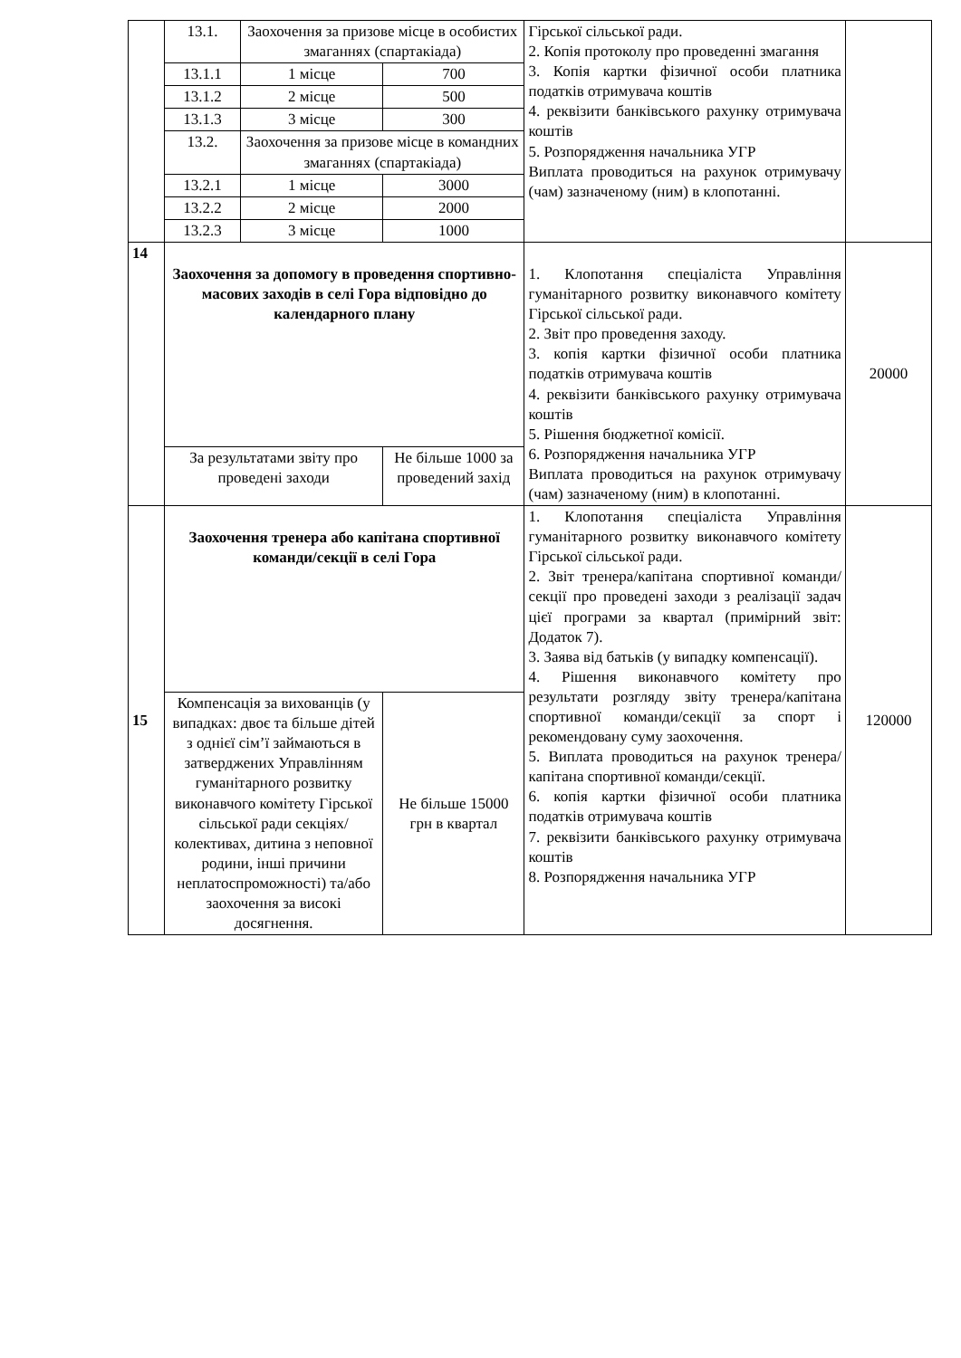| | 13.1. | Заохочення за призове місце в особистих змаганнях (спартакіада) | | Гірської сільської ради. 2. Копія протоколу про проведенні змагання 3. Копія картки фізичної особи платника податків отримувача коштів 4. реквізити банківського рахунку отримувача коштів 5. Розпорядження начальника УГР Виплата проводиться на рахунок отримувачу (чам) зазначеному (ним) в клопотанні. | |
| | 13.1.1 | 1 місце | 700 | | |
| | 13.1.2 | 2 місце | 500 | | |
| | 13.1.3 | 3 місце | 300 | | |
| | 13.2. | Заохочення за призове місце в командних змаганнях (спартакіада) | | | |
| | 13.2.1 | 1 місце | 3000 | | |
| | 13.2.2 | 2 місце | 2000 | | |
| | 13.2.3 | 3 місце | 1000 | | |
| 14 | Заохочення за допомогу в проведення спортивно-масових заходів в селі Гора відповідно до календарного плану | | | 1. Клопотання спеціаліста Управління гуманітарного розвитку виконавчого комітету Гірської сільської ради. 2. Звіт про проведення заходу. 3. копія картки фізичної особи платника податків отримувача коштів 4. реквізити банківського рахунку отримувача коштів 5. Рішення бюджетної комісії. 6. Розпорядження начальника УГР Виплата проводиться на рахунок отримувачу (чам) зазначеному (ним) в клопотанні. | 20000 |
| | За результатами звіту про проведені заходи | | Не більше 1000 за проведений захід | | |
| 15 | Заохочення тренера або капітана спортивної команди/секції в селі Гора | | | 1. Клопотання спеціаліста Управління гуманітарного розвитку виконавчого комітету Гірської сільської ради. 2. Звіт тренера/капітана спортивної команди/секції про проведені заходи з реалізації задач цієї програми за квартал (примірний звіт: Додаток 7). 3. Заява від батьків (у випадку компенсації). 4. Рішення виконавчого комітету про результати розгляду звіту тренера/капітана спортивної команди/секції за спорт і рекомендовану суму заохочення. 5. Виплата проводиться на рахунок тренера/капітана спортивної команди/секції. 6. копія картки фізичної особи платника податків отримувача коштів 7. реквізити банківського рахунку отримувача коштів 8. Розпорядження начальника УГР | 120000 |
| | Компенсація за вихованців (у випадках: двоє та більше дітей з однієї сім’ї займаються в затверджених Управлінням гуманітарного розвитку виконавчого комітету Гірської сільської ради секціях/колективах, дитина з неповної родини, інші причини неплатоспроможності) та/або заохочення за високі досягнення. | | Не більше 15000 грн в квартал | | |